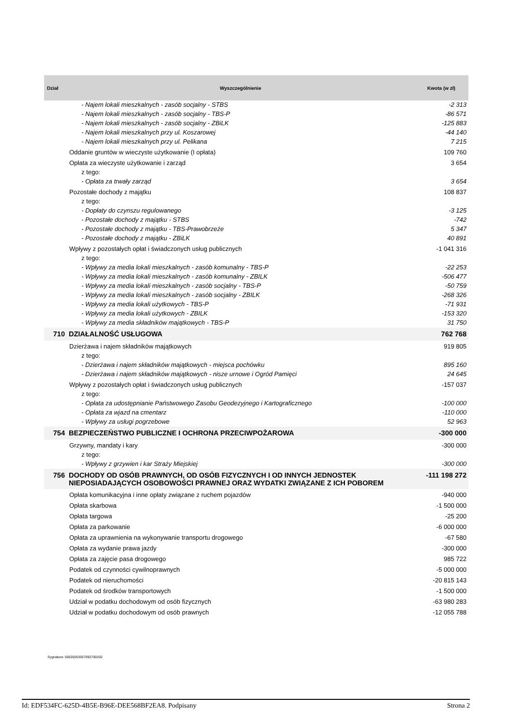| Dział | Wyszczególnienie | Kwota (w zł) |
| --- | --- | --- |
| | - Najem lokali mieszkalnych - zasób socjalny - STBS | -2 313 |
| | - Najem lokali mieszkalnych - zasób socjalny - TBS-P | -86 571 |
| | - Najem lokali mieszkalnych - zasób socjalny - ZBiLK | -125 883 |
| | - Najem lokali mieszkalnych przy ul. Koszarowej | -44 140 |
| | - Najem lokali mieszkalnych przy ul. Pelikana | 7 215 |
| | Oddanie gruntów w wieczyste użytkowanie (I opłata) | 109 760 |
| | Opłata za wieczyste użytkowanie i zarząd | 3 654 |
| | z tego: | |
| | - Opłata za trwały zarząd | 3 654 |
| | Pozostałe dochody z majątku | 108 837 |
| | z tego: | |
| | - Dopłaty do czynszu regulowanego | -3 125 |
| | - Pozostałe dochody z majątku - STBS | -742 |
| | - Pozostałe dochody z majątku - TBS-Prawobrzeże | 5 347 |
| | - Pozostałe dochody z majątku - ZBiLK | 40 891 |
| | Wpływy z pozostałych opłat i świadczonych usług publicznych | -1 041 316 |
| | z tego: | |
| | - Wpływy za media lokali mieszkalnych - zasób komunalny - TBS-P | -22 253 |
| | - Wpływy za media lokali mieszkalnych - zasób komunalny - ZBILK | -506 477 |
| | - Wpływy za media lokali mieszkalnych - zasób socjalny - TBS-P | -50 759 |
| | - Wpływy za media lokali mieszkalnych - zasób socjalny - ZBILK | -268 326 |
| | - Wpływy za media lokali użytkowych - TBS-P | -71 931 |
| | - Wpływy za media lokali użytkowych - ZBILK | -153 320 |
| | - Wpływy za media składników majątkowych - TBS-P | 31 750 |
| 710 | DZIAŁALNOŚĆ USŁUGOWA | 762 768 |
| | Dzierżawa i najem składników majątkowych | 919 805 |
| | z tego: | |
| | - Dzierżawa i najem składników majątkowych - miejsca pochówku | 895 160 |
| | - Dzierżawa i najem składników majątkowych - nisze urnowe i Ogród Pamięci | 24 645 |
| | Wpływy z pozostałych opłat i świadczonych usług publicznych | -157 037 |
| | z tego: | |
| | - Opłata za udostępnianie Państwowego Zasobu Geodezyjnego i Kartograficznego | -100 000 |
| | - Opłata za wjazd na cmentarz | -110 000 |
| | - Wpływy za usługi pogrzebowe | 52 963 |
| 754 | BEZPIECZEŃSTWO PUBLICZNE I OCHRONA PRZECIWPOŻAROWA | -300 000 |
| | Grzywny, mandaty i kary | -300 000 |
| | z tego: | |
| | - Wpływy z grzywien i kar Straży Miejskiej | -300 000 |
| 756 | DOCHODY OD OSÓB PRAWNYCH, OD OSÓB FIZYCZNYCH I OD INNYCH JEDNOSTEK NIEPOSIADAJĄCYCH OSOBOWOŚCI PRAWNEJ ORAZ WYDATKI ZWIĄZANE Z ICH POBOREM | -111 198 272 |
| | Opłata komunikacyjna i inne opłaty związane z ruchem pojazdów | -940 000 |
| | Opłata skarbowa | -1 500 000 |
| | Opłata targowa | -25 200 |
| | Opłata za parkowanie | -6 000 000 |
| | Opłata za uprawnienia na wykonywanie transportu drogowego | -67 580 |
| | Opłata za wydanie prawa jazdy | -300 000 |
| | Opłata za zajęcie pasa drogowego | 985 722 |
| | Podatek od czynności cywilnoprawnych | -5 000 000 |
| | Podatek od nieruchomości | -20 815 143 |
| | Podatek od środków transportowych | -1 500 000 |
| | Udział w podatku dochodowym od osób fizycznych | -63 980 283 |
| | Udział w podatku dochodowym od osób prawnych | -12 055 788 |
Sygnatura: 50020053557092700202
Id: EDF534FC-625D-4B5E-B96E-DEE568BF2EA8. Podpisany Strona 2